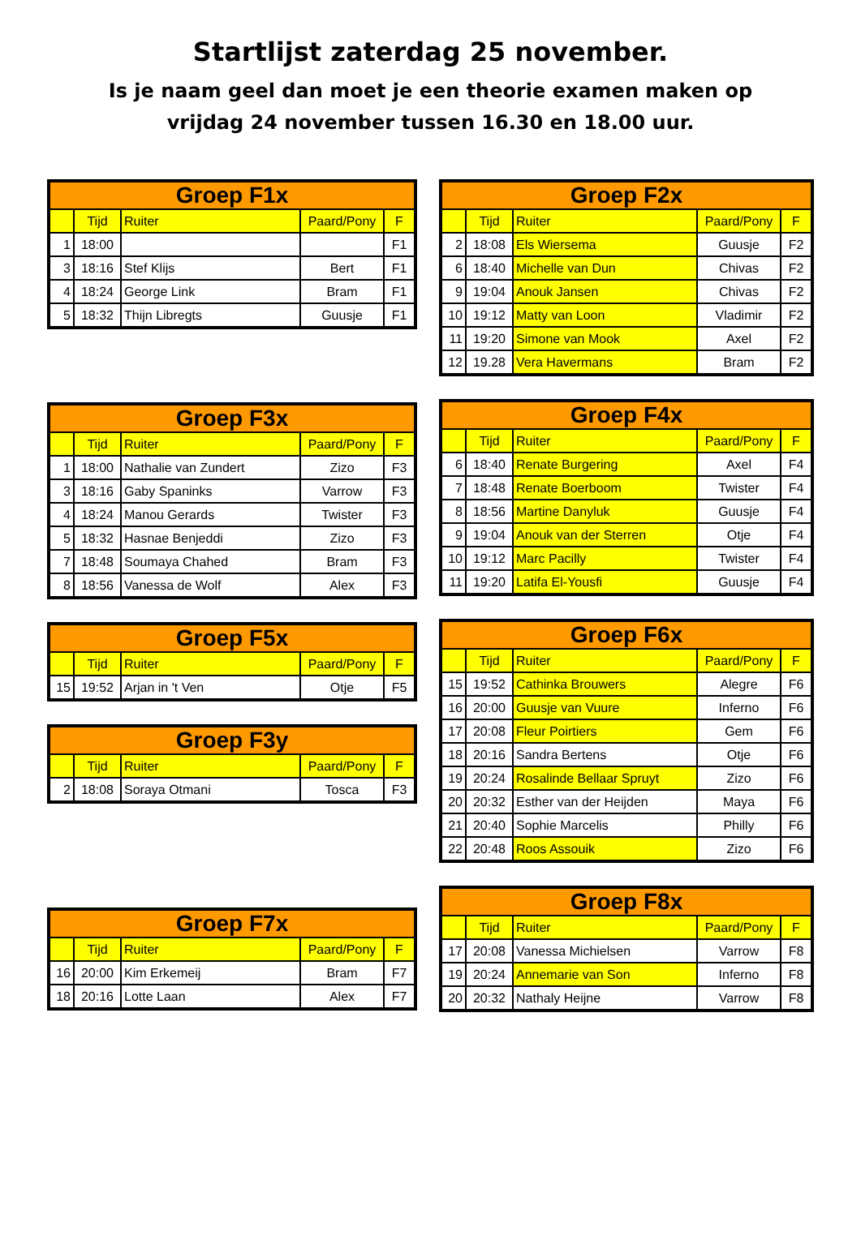Startlijst zaterdag 25 november.
Is je naam geel dan moet je een theorie examen maken op
vrijdag 24 november tussen 16.30 en 18.00 uur.
| Groep F1x | | | | |
| --- | --- | --- | --- | --- |
| | Tijd | Ruiter | Paard/Pony | F |
| 1 | 18:00 | | | F1 |
| 3 | 18:16 | Stef Klijs | Bert | F1 |
| 4 | 18:24 | George Link | Bram | F1 |
| 5 | 18:32 | Thijn Libregts | Guusje | F1 |
| Groep F3x | | | | |
| --- | --- | --- | --- | --- |
| | Tijd | Ruiter | Paard/Pony | F |
| 1 | 18:00 | Nathalie van Zundert | Zizo | F3 |
| 3 | 18:16 | Gaby Spaninks | Varrow | F3 |
| 4 | 18:24 | Manou Gerards | Twister | F3 |
| 5 | 18:32 | Hasnae Benjeddi | Zizo | F3 |
| 7 | 18:48 | Soumaya Chahed | Bram | F3 |
| 8 | 18:56 | Vanessa de Wolf | Alex | F3 |
| Groep F5x | | | | |
| --- | --- | --- | --- | --- |
| | Tijd | Ruiter | Paard/Pony | F |
| 15 | 19:52 | Arjan in 't Ven | Otje | F5 |
| Groep F3y | | | | |
| --- | --- | --- | --- | --- |
| | Tijd | Ruiter | Paard/Pony | F |
| 2 | 18:08 | Soraya Otmani | Tosca | F3 |
| Groep F7x | | | | |
| --- | --- | --- | --- | --- |
| | Tijd | Ruiter | Paard/Pony | F |
| 16 | 20:00 | Kim Erkemeij | Bram | F7 |
| 18 | 20:16 | Lotte Laan | Alex | F7 |
| Groep F2x | | | | |
| --- | --- | --- | --- | --- |
| | Tijd | Ruiter | Paard/Pony | F |
| 2 | 18:08 | Els Wiersema | Guusje | F2 |
| 6 | 18:40 | Michelle van Dun | Chivas | F2 |
| 9 | 19:04 | Anouk Jansen | Chivas | F2 |
| 10 | 19:12 | Matty van Loon | Vladimir | F2 |
| 11 | 19:20 | Simone van Mook | Axel | F2 |
| 12 | 19.28 | Vera Havermans | Bram | F2 |
| Groep F4x | | | | |
| --- | --- | --- | --- | --- |
| | Tijd | Ruiter | Paard/Pony | F |
| 6 | 18:40 | Renate Burgering | Axel | F4 |
| 7 | 18:48 | Renate Boerboom | Twister | F4 |
| 8 | 18:56 | Martine Danyluk | Guusje | F4 |
| 9 | 19:04 | Anouk van der Sterren | Otje | F4 |
| 10 | 19:12 | Marc Pacilly | Twister | F4 |
| 11 | 19:20 | Latifa El-Yousfi | Guusje | F4 |
| Groep F6x | | | | |
| --- | --- | --- | --- | --- |
| | Tijd | Ruiter | Paard/Pony | F |
| 15 | 19:52 | Cathinka Brouwers | Alegre | F6 |
| 16 | 20:00 | Guusje van Vuure | Inferno | F6 |
| 17 | 20:08 | Fleur Poirtiers | Gem | F6 |
| 18 | 20:16 | Sandra Bertens | Otje | F6 |
| 19 | 20:24 | Rosalinde Bellaar Spruyt | Zizo | F6 |
| 20 | 20:32 | Esther van der Heijden | Maya | F6 |
| 21 | 20:40 | Sophie Marcelis | Philly | F6 |
| 22 | 20:48 | Roos Assouik | Zizo | F6 |
| Groep F8x | | | | |
| --- | --- | --- | --- | --- |
| | Tijd | Ruiter | Paard/Pony | F |
| 17 | 20:08 | Vanessa Michielsen | Varrow | F8 |
| 19 | 20:24 | Annemarie van Son | Inferno | F8 |
| 20 | 20:32 | Nathaly Heijne | Varrow | F8 |